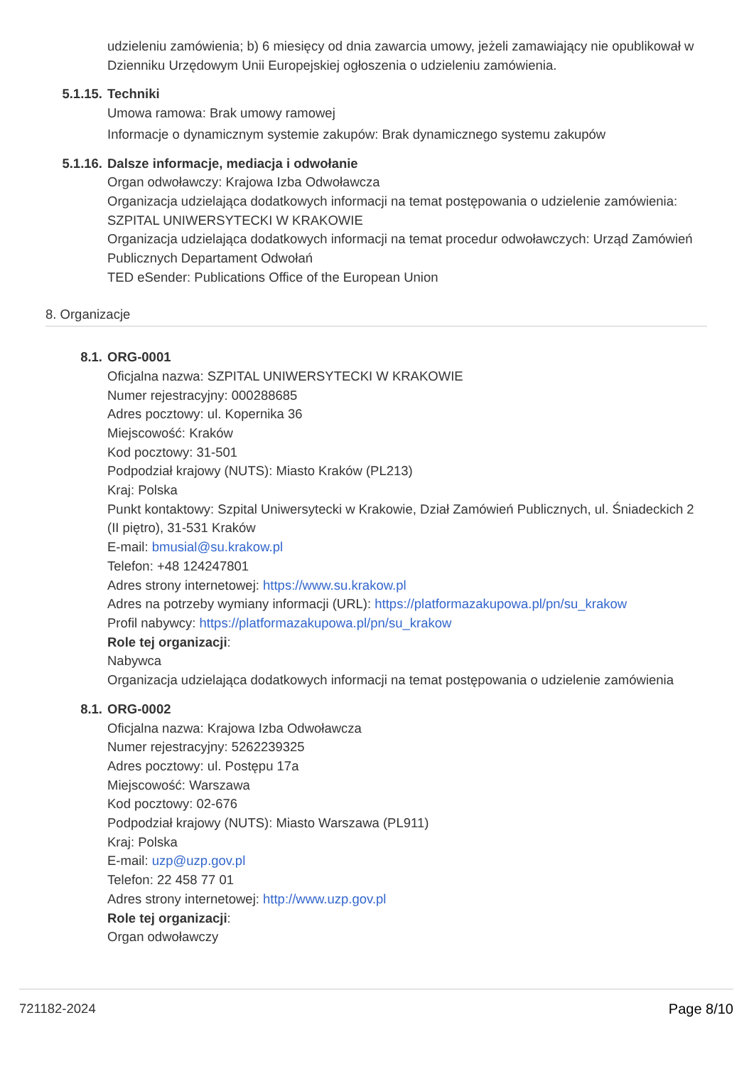udzieleniu zamówienia; b) 6 miesięcy od dnia zawarcia umowy, jeżeli zamawiający nie opublikował w Dzienniku Urzędowym Unii Europejskiej ogłoszenia o udzieleniu zamówienia.
5.1.15. Techniki
Umowa ramowa: Brak umowy ramowej
Informacje o dynamicznym systemie zakupów: Brak dynamicznego systemu zakupów
5.1.16. Dalsze informacje, mediacja i odwołanie
Organ odwoławczy: Krajowa Izba Odwoławcza
Organizacja udzielająca dodatkowych informacji na temat postępowania o udzielenie zamówienia: SZPITAL UNIWERSYTECKI W KRAKOWIE
Organizacja udzielająca dodatkowych informacji na temat procedur odwoławczych: Urząd Zamówień Publicznych Departament Odwołań
TED eSender: Publications Office of the European Union
8. Organizacje
8.1. ORG-0001
Oficjalna nazwa: SZPITAL UNIWERSYTECKI W KRAKOWIE
Numer rejestracyjny: 000288685
Adres pocztowy: ul. Kopernika 36
Miejscowość: Kraków
Kod pocztowy: 31-501
Podpodział krajowy (NUTS): Miasto Kraków (PL213)
Kraj: Polska
Punkt kontaktowy: Szpital Uniwersytecki w Krakowie, Dział Zamówień Publicznych, ul. Śniadeckich 2 (II piętro), 31-531 Kraków
E-mail: bmusial@su.krakow.pl
Telefon: +48 124247801
Adres strony internetowej: https://www.su.krakow.pl
Adres na potrzeby wymiany informacji (URL): https://platformazakupowa.pl/pn/su_krakow
Profil nabywcy: https://platformazakupowa.pl/pn/su_krakow
Role tej organizacji:
Nabywca
Organizacja udzielająca dodatkowych informacji na temat postępowania o udzielenie zamówienia
8.1. ORG-0002
Oficjalna nazwa: Krajowa Izba Odwoławcza
Numer rejestracyjny: 5262239325
Adres pocztowy: ul. Postępu 17a
Miejscowość: Warszawa
Kod pocztowy: 02-676
Podpodział krajowy (NUTS): Miasto Warszawa (PL911)
Kraj: Polska
E-mail: uzp@uzp.gov.pl
Telefon: 22 458 77 01
Adres strony internetowej: http://www.uzp.gov.pl
Role tej organizacji:
Organ odwoławczy
721182-2024 Page 8/10